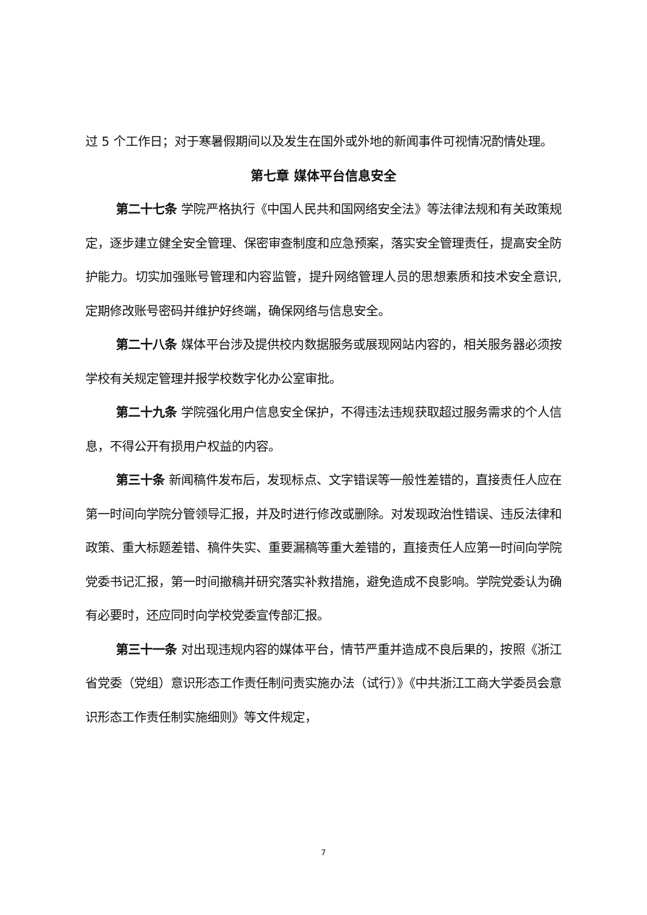过 5 个工作日；对于寒暑假期间以及发生在国外或外地的新闻事件可视情况酌情处理。
第七章 媒体平台信息安全
第二十七条 学院严格执行《中国人民共和国网络安全法》等法律法规和有关政策规定，逐步建立健全安全管理、保密审查制度和应急预案，落实安全管理责任，提高安全防护能力。切实加强账号管理和内容监管，提升网络管理人员的思想素质和技术安全意识,定期修改账号密码并维护好终端，确保网络与信息安全。
第二十八条 媒体平台涉及提供校内数据服务或展现网站内容的，相关服务器必须按学校有关规定管理并报学校数字化办公室审批。
第二十九条 学院强化用户信息安全保护，不得违法违规获取超过服务需求的个人信息，不得公开有损用户权益的内容。
第三十条 新闻稿件发布后，发现标点、文字错误等一般性差错的，直接责任人应在第一时间向学院分管领导汇报，并及时进行修改或删除。对发现政治性错误、违反法律和政策、重大标题差错、稿件失实、重要漏稿等重大差错的，直接责任人应第一时间向学院党委书记汇报，第一时间撤稿并研究落实补救措施，避免造成不良影响。学院党委认为确有必要时，还应同时向学校党委宣传部汇报。
第三十一条 对出现违规内容的媒体平台，情节严重并造成不良后果的，按照《浙江省党委（党组）意识形态工作责任制问责实施办法（试行）》《中共浙江工商大学委员会意识形态工作责任制实施细则》等文件规定，
7